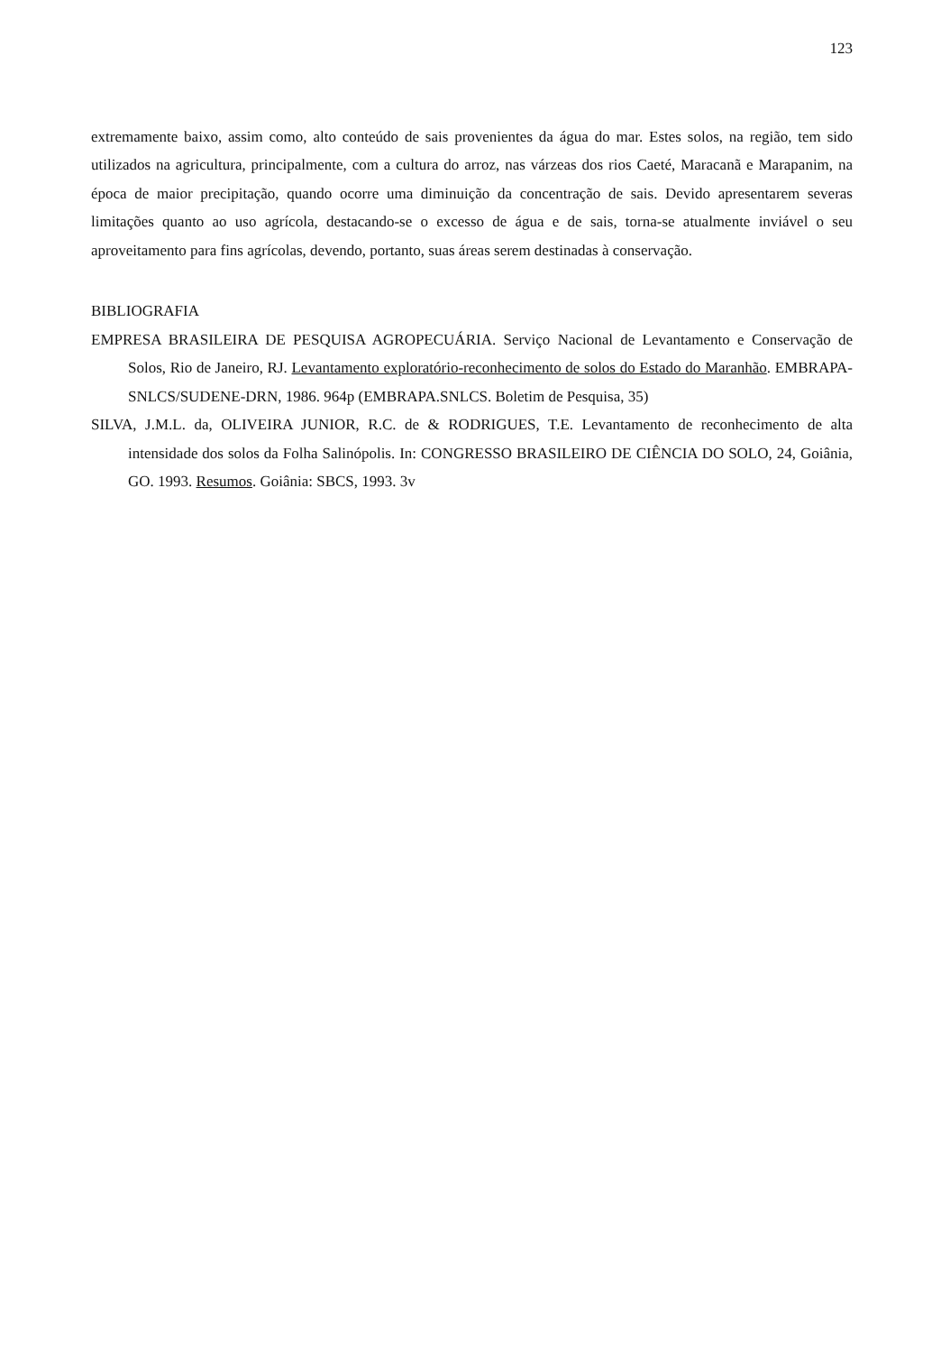123
extremamente baixo, assim como, alto conteúdo de sais provenientes da água do mar. Estes solos, na região, tem sido utilizados na agricultura, principalmente, com a cultura do arroz, nas várzeas dos rios Caeté, Maracanã e Marapanim, na época de maior precipitação, quando ocorre uma diminuição da concentração de sais. Devido apresentarem severas limitações quanto ao uso agrícola, destacando-se o excesso de água e de sais, torna-se atualmente inviável o seu aproveitamento para fins agrícolas, devendo, portanto, suas áreas serem destinadas à conservação.
BIBLIOGRAFIA
EMPRESA BRASILEIRA DE PESQUISA AGROPECUÁRIA. Serviço Nacional de Levantamento e Conservação de Solos, Rio de Janeiro, RJ. Levantamento exploratório-reconhecimento de solos do Estado do Maranhão. EMBRAPA-SNLCS/SUDENE-DRN, 1986. 964p (EMBRAPA.SNLCS. Boletim de Pesquisa, 35)
SILVA, J.M.L. da, OLIVEIRA JUNIOR, R.C. de & RODRIGUES, T.E. Levantamento de reconhecimento de alta intensidade dos solos da Folha Salinópolis. In: CONGRESSO BRASILEIRO DE CIÊNCIA DO SOLO, 24, Goiânia, GO. 1993. Resumos. Goiânia: SBCS, 1993. 3v